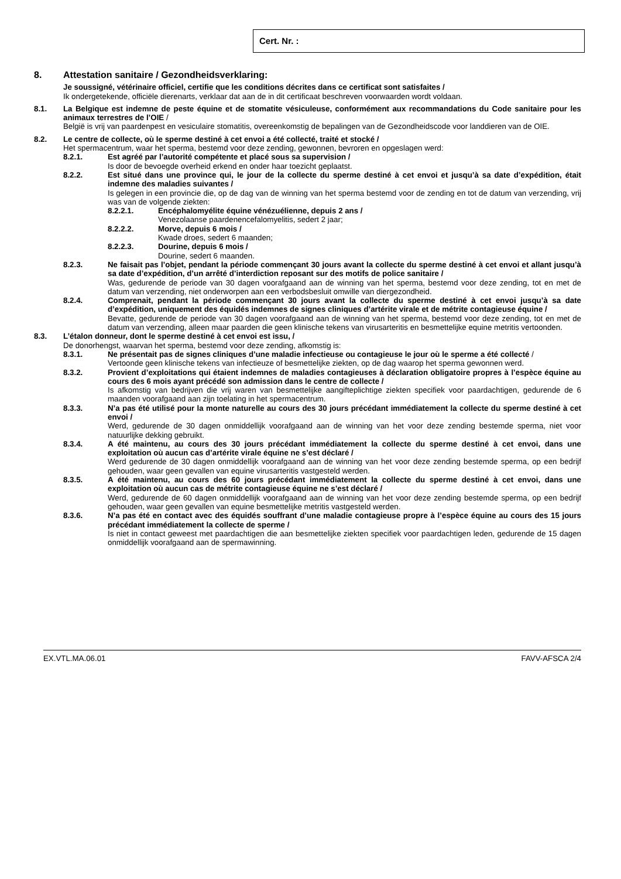Cert. Nr. :
8. Attestation sanitaire / Gezondheidsverklaring:
Je soussigné, vétérinaire officiel, certifie que les conditions décrites dans ce certificat sont satisfaites /
Ik ondergetekende, officiële dierenarts, verklaar dat aan de in dit certificaat beschreven voorwaarden wordt voldaan.
8.1. La Belgique est indemne de peste équine et de stomatite vésiculeuse, conformément aux recommandations du Code sanitaire pour les animaux terrestres de l’OIE /
België is vrij van paardenpest en vesiculaire stomatitis, overeenkomstig de bepalingen van de Gezondheidscode voor landdieren van de OIE.
8.2. Le centre de collecte, où le sperme destiné à cet envoi a été collecté, traité et stocké /
Het spermacentrum, waar het sperma, bestemd voor deze zending, gewonnen, bevroren en opgeslagen werd:
8.2.1. Est agréé par l’autorité compétente et placé sous sa supervision /
Is door de bevoegde overheid erkend en onder haar toezicht geplaatst.
8.2.2. Est situé dans une province qui, le jour de la collecte du sperme destiné à cet envoi et jusqu’à sa date d’expédition, était indemne des maladies suivantes /
Is gelegen in een provincie die, op de dag van de winning van het sperma bestemd voor de zending en tot de datum van verzending, vrij was van de volgende ziekten:
8.2.2.1. Encéphalomyélite équine vénézuélienne, depuis 2 ans /
Venezolaanse paardenencefalomyelitis, sedert 2 jaar;
8.2.2.2. Morve, depuis 6 mois /
Kwade droes, sedert 6 maanden;
8.2.2.3. Dourine, depuis 6 mois /
Dourine, sedert 6 maanden.
8.2.3. Ne faisait pas l’objet, pendant la période commençant 30 jours avant la collecte du sperme destiné à cet envoi et allant jusqu’à sa date d’expédition, d’un arrêté d’interdiction reposant sur des motifs de police sanitaire /
Was, gedurende de periode van 30 dagen voorafgaand aan de winning van het sperma, bestemd voor deze zending, tot en met de datum van verzending, niet onderworpen aan een verbodsbesluit omwille van diergezondheid.
8.2.4. Comprenait, pendant la période commençant 30 jours avant la collecte du sperme destiné à cet envoi jusqu’à sa date d’expédition, uniquement des équidés indemnes de signes cliniques d’artérite virale et de métrite contagieuse équine /
Bevatte, gedurende de periode van 30 dagen voorafgaand aan de winning van het sperma, bestemd voor deze zending, tot en met de datum van verzending, alleen maar paarden die geen klinische tekens van virusarteritis en besmettelijke equine metritis vertoonden.
8.3. L’étalon donneur, dont le sperme destiné à cet envoi est issu, /
De donorhengst, waarvan het sperma, bestemd voor deze zending, afkomstig is:
8.3.1. Ne présentait pas de signes cliniques d’une maladie infectieuse ou contagieuse le jour où le sperme a été collecté /
Vertoonde geen klinische tekens van infectieuze of besmettelijke ziekten, op de dag waarop het sperma gewonnen werd.
8.3.2. Provient d’exploitations qui étaient indemnes de maladies contagieuses à déclaration obligatoire propres à l’espèce équine au cours des 6 mois ayant précédé son admission dans le centre de collecte /
Is afkomstig van bedrijven die vrij waren van besmettelijke aangifteplichtige ziekten specifiek voor paardachtigen, gedurende de 6 maanden voorafgaand aan zijn toelating in het spermacentrum.
8.3.3. N’a pas été utilisé pour la monte naturelle au cours des 30 jours précédant immédiatement la collecte du sperme destiné à cet envoi /
Werd, gedurende de 30 dagen onmiddellijk voorafgaand aan de winning van het voor deze zending bestemde sperma, niet voor natuurlijke dekking gebruikt.
8.3.4. A été maintenu, au cours des 30 jours précédant immédiatement la collecte du sperme destiné à cet envoi, dans une exploitation où aucun cas d’artérite virale équine ne s’est déclaré /
Werd gedurende de 30 dagen onmiddellijk voorafgaand aan de winning van het voor deze zending bestemde sperma, op een bedrijf gehouden, waar geen gevallen van equine virusarteritis vastgesteld werden.
8.3.5. A été maintenu, au cours des 60 jours précédant immédiatement la collecte du sperme destiné à cet envoi, dans une exploitation où aucun cas de métrite contagieuse équine ne s’est déclaré /
Werd, gedurende de 60 dagen onmiddellijk voorafgaand aan de winning van het voor deze zending bestemde sperma, op een bedrijf gehouden, waar geen gevallen van equine besmettelijke metritis vastgesteld werden.
8.3.6. N’a pas été en contact avec des équidés souffrant d’une maladie contagieuse propre à l’espèce équine au cours des 15 jours précédant immédiatement la collecte de sperme /
Is niet in contact geweest met paardachtigen die aan besmettelijke ziekten specifiek voor paardachtigen leden, gedurende de 15 dagen onmiddellijk voorafgaand aan de spermawinning.
EX.VTL.MA.06.01 FAVV-AFSCA 2/4